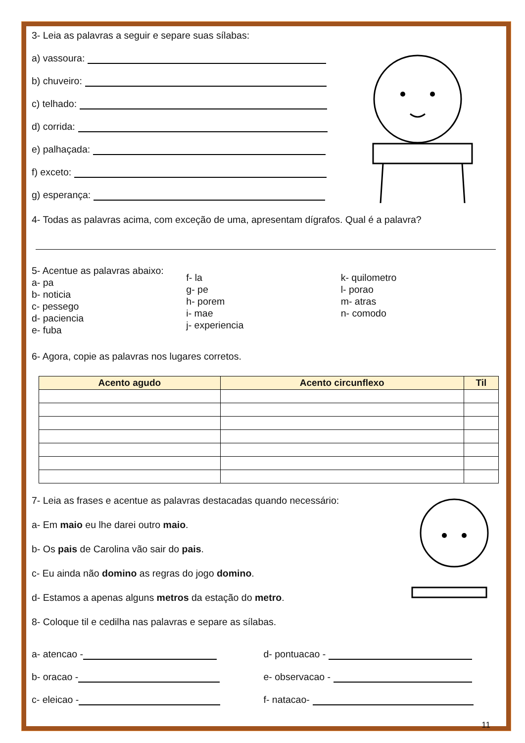3- Leia as palavras a seguir e separe suas sílabas:
a) vassoura:
b) chuveiro:
c) telhado:
d) corrida:
e) palhaçada:
f) exceto:
g) esperança:
4- Todas as palavras acima, com exceção de uma, apresentam dígrafos. Qual é a palavra?
5- Acentue as palavras abaixo:
a- pa
b- noticia
c- pessego
d- paciencia
e- fuba
f- la
g- pe
h- porem
i- mae
j- experiencia
k- quilometro
l- porao
m- atras
n- comodo
6- Agora, copie as palavras nos lugares corretos.
| Acento agudo | Acento circunflexo | Til |
| --- | --- | --- |
7- Leia as frases e acentue as palavras destacadas quando necessário:
a- Em maio eu lhe darei outro maio.
b- Os pais de Carolina vão sair do pais.
c- Eu ainda não domino as regras do jogo domino.
d- Estamos a apenas alguns metros da estação do metro.
8- Coloque til e cedilha nas palavras e separe as sílabas.
a- atencao -
b- oracao -
c- eleicao -
d- pontuacao -
e- observacao -
f- natacao-
11